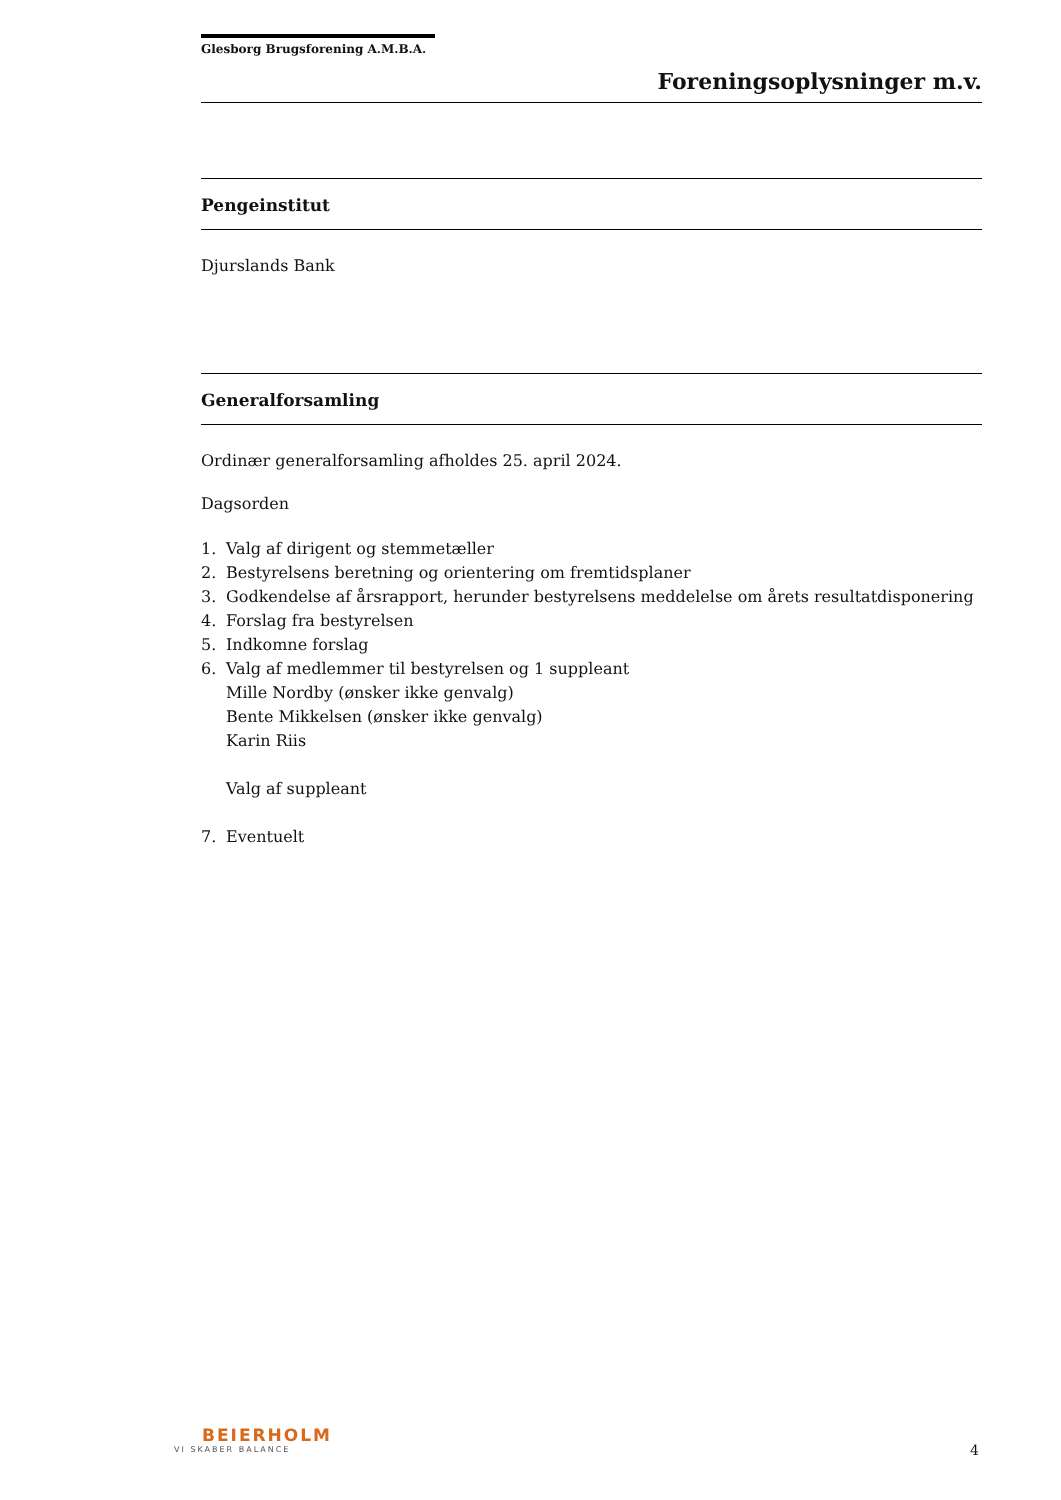Glesborg Brugsforening A.M.B.A.
Foreningsoplysninger m.v.
Pengeinstitut
Djurslands Bank
Generalforsamling
Ordinær generalforsamling afholdes 25. april 2024.
Dagsorden
1. Valg af dirigent og stemmetæller
2. Bestyrelsens beretning og orientering om fremtidsplaner
3. Godkendelse af årsrapport, herunder bestyrelsens meddelelse om årets resultatdisponering
4. Forslag fra bestyrelsen
5. Indkomne forslag
6. Valg af medlemmer til bestyrelsen og 1 suppleant
Mille Nordby (ønsker ikke genvalg)
Bente Mikkelsen (ønsker ikke genvalg)
Karin Riis
Valg af suppleant
7. Eventuelt
BEIERHOLM
VI SKABER BALANCE
4